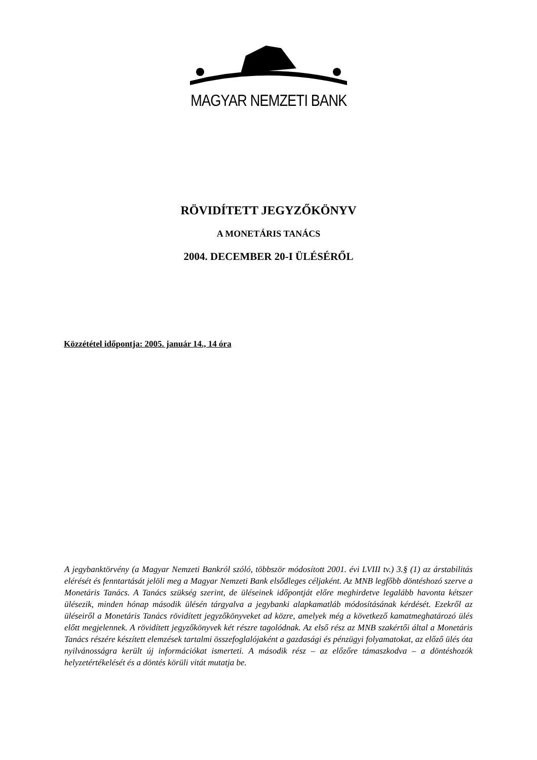MAGYAR NEMZETI BANK
RÖVIDÍTETT JEGYZŐKÖNYV
A MONETÁRIS TANÁCS
2004. DECEMBER 20-I ÜLÉSÉRŐL
Közzététel időpontja: 2005. január 14., 14 óra
A jegybanktörvény (a Magyar Nemzeti Bankról szóló, többször módosított 2001. évi LVIII tv.) 3.§ (1) az árstabilitás elérését és fenntartását jelöli meg a Magyar Nemzeti Bank elsődleges céljaként. Az MNB legfőbb döntéshozó szerve a Monetáris Tanács. A Tanács szükség szerint, de üléseinek időpontját előre meghirdetve legalább havonta kétszer ülésezik, minden hónap második ülésén tárgyalva a jegybanki alapkamatláb módosításának kérdését. Ezekről az üléseiről a Monetáris Tanács rövidített jegyzőkönyveket ad közre, amelyek még a következő kamatmeghatározó ülés előtt megjelennek. A rövidített jegyzőkönyvek két részre tagolódnak. Az első rész az MNB szakértői által a Monetáris Tanács részére készített elemzések tartalmi összefoglalójaként a gazdasági és pénzügyi folyamatokat, az előző ülés óta nyilvánosságra került új információkat ismerteti. A második rész – az előzőre támaszkodva – a döntéshozók helyzetértékelését és a döntés körüli vitát mutatja be.